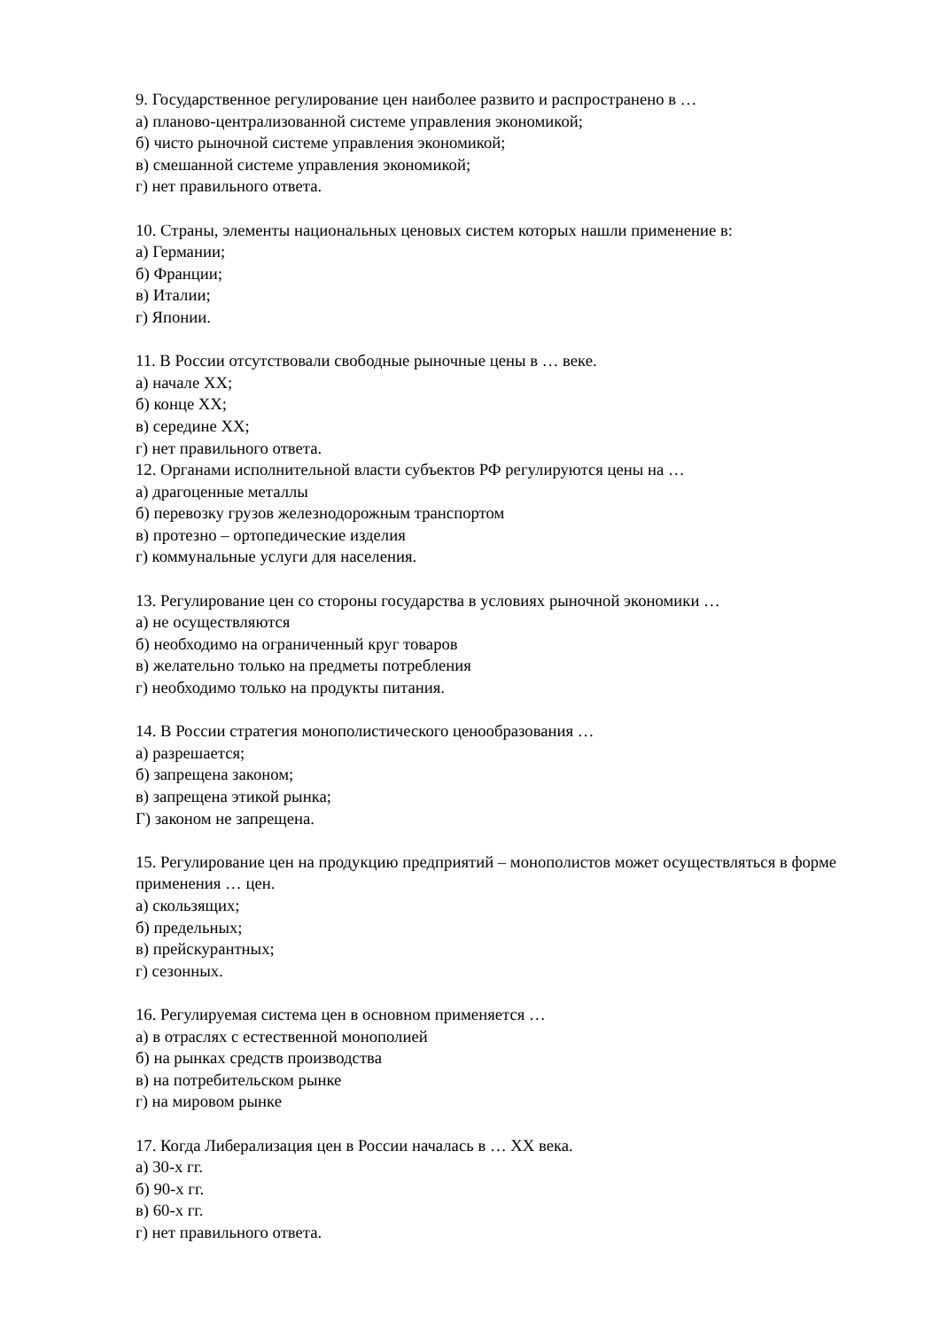9. Государственное регулирование цен наиболее развито и распространено в …
а) планово-централизованной системе управления экономикой;
б) чисто рыночной системе управления экономикой;
в) смешанной системе управления экономикой;
г) нет правильного ответа.
10. Страны, элементы национальных ценовых систем которых нашли применение в:
а) Германии;
б) Франции;
в) Италии;
г) Японии.
11. В России отсутствовали свободные рыночные цены в … веке.
а) начале XX;
б) конце XX;
в) середине XX;
г) нет правильного ответа.
12. Органами исполнительной власти субъектов РФ регулируются цены на …
а) драгоценные металлы
б) перевозку грузов железнодорожным транспортом
в) протезно – ортопедические изделия
г) коммунальные услуги для населения.
13. Регулирование цен со стороны государства в условиях рыночной экономики …
а) не осуществляются
б) необходимо на ограниченный круг товаров
в) желательно только на предметы потребления
г) необходимо только на продукты питания.
14. В России стратегия монополистического ценообразования …
а) разрешается;
б) запрещена законом;
в) запрещена этикой рынка;
Г) законом не запрещена.
15. Регулирование цен на продукцию предприятий – монополистов может осуществляться в форме применения … цен.
а) скользящих;
б) предельных;
в) прейскурантных;
г) сезонных.
16. Регулируемая система цен в основном применяется …
а) в отраслях с естественной монополией
б) на рынках средств производства
в) на потребительском рынке
г) на мировом рынке
17. Когда Либерализация цен в России началась в … XX века.
а) 30-х гг.
б) 90-х гг.
в) 60-х гг.
г) нет правильного ответа.